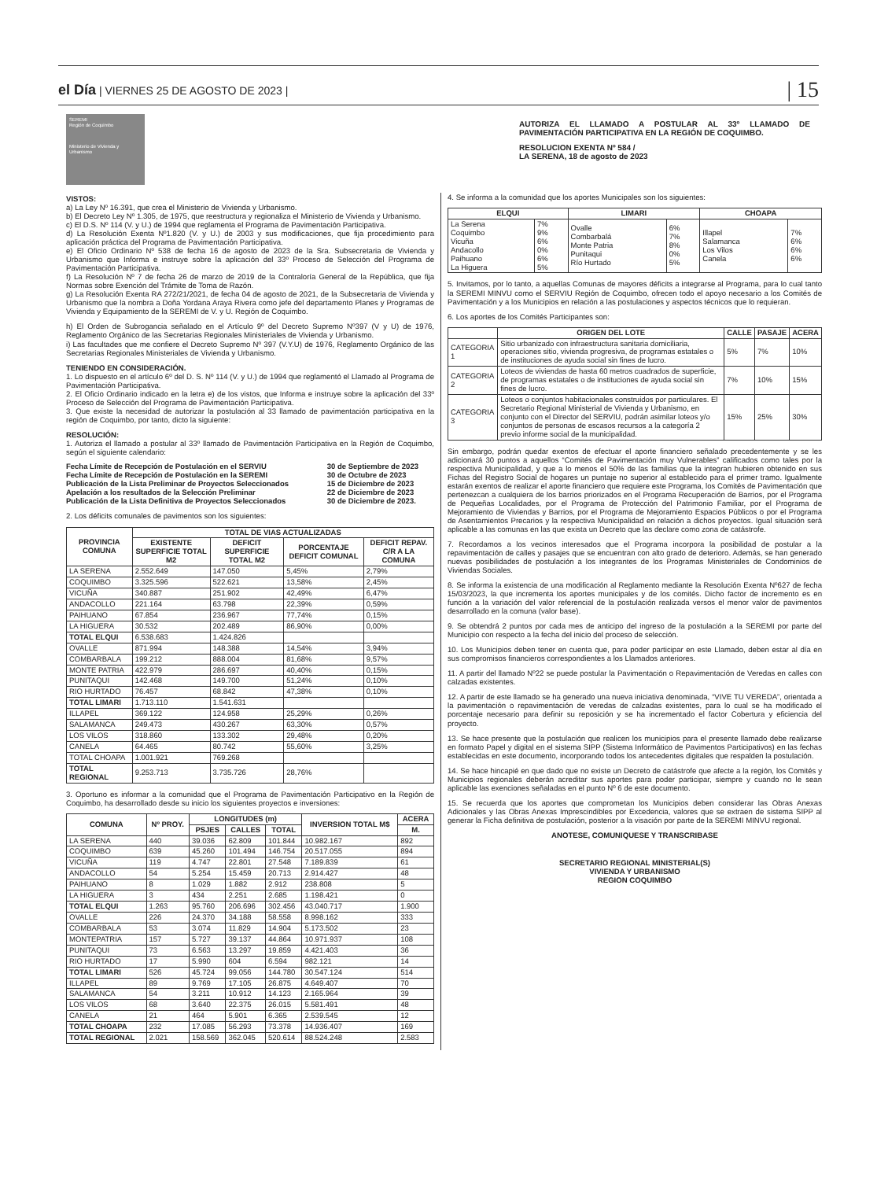el Día | VIERNES 25 DE AGOSTO DE 2023 |
| 15
AUTORIZA EL LLAMADO A POSTULAR AL 33º LLAMADO DE PAVIMENTACIÓN PARTICIPATIVA EN LA REGIÓN DE COQUIMBO.
RESOLUCION EXENTA Nº 584 /
LA SERENA, 18 de agosto de 2023
SEREMI
Región de Coquimbo
Ministerio de Vivienda y Urbanismo
VISTOS:
a) La Ley Nº 16.391, que crea el Ministerio de Vivienda y Urbanismo.
b) El Decreto Ley Nº 1.305, de 1975, que reestructura y regionaliza el Ministerio de Vivienda y Urbanismo.
c) El D.S. Nº 114 (V. y U.) de 1994 que reglamenta el Programa de Pavimentación Participativa.
d) La Resolución Exenta Nº1.820 (V. y U.) de 2003 y sus modificaciones, que fija procedimiento para aplicación práctica del Programa de Pavimentación Participativa.
e) El Oficio Ordinario Nº 538 de fecha 16 de agosto de 2023 de la Sra. Subsecretaria de Vivienda y Urbanismo que Informa e instruye sobre la aplicación del 33º Proceso de Selección del Programa de Pavimentación Participativa.
f) La Resolución Nº 7 de fecha 26 de marzo de 2019 de la Contraloría General de la República, que fija Normas sobre Exención del Trámite de Toma de Razón.
g) La Resolución Exenta RA 272/21/2021, de fecha 04 de agosto de 2021, de la Subsecretaria de Vivienda y Urbanismo que la nombra a Doña Yordana Araya Rivera como jefe del departamento Planes y Programas de Vivienda y Equipamiento de la SEREMI de V. y U. Región de Coquimbo.
h) El Orden de Subrogancia señalado en el Artículo 9º del Decreto Supremo Nº397 (V y U) de 1976, Reglamento Orgánico de las Secretarias Regionales Ministeriales de Vivienda y Urbanismo.
i) Las facultades que me confiere el Decreto Supremo Nº 397 (V.Y.U) de 1976, Reglamento Orgánico de las Secretarias Regionales Ministeriales de Vivienda y Urbanismo.
TENIENDO EN CONSIDERACIÓN.
1. Lo dispuesto en el artículo 6º del D. S. Nº 114 (V. y U.) de 1994 que reglamentó el Llamado al Programa de Pavimentación Participativa.
2. El Oficio Ordinario indicado en la letra e) de los vistos, que Informa e instruye sobre la aplicación del 33º Proceso de Selección del Programa de Pavimentación Participativa.
3. Que existe la necesidad de autorizar la postulación al 33 llamado de pavimentación participativa en la región de Coquimbo, por tanto, dicto la siguiente:
RESOLUCIÓN:
1. Autoriza el llamado a postular al 33º llamado de Pavimentación Participativa en la Región de Coquimbo, según el siguiente calendario:
| Fecha Límite de Recepción de Postulación en el SERVIU | 30 de Septiembre de 2023 |
| Fecha Límite de Recepción de Postulación en la SEREMI | 30 de Octubre de 2023 |
| Publicación de la Lista Preliminar de Proyectos Seleccionados | 15 de Diciembre de 2023 |
| Apelación a los resultados de la Selección Preliminar | 22 de Diciembre de 2023 |
| Publicación de la Lista Definitiva de Proyectos Seleccionados | 30 de Diciembre de 2023. |
2. Los déficits comunales de pavimentos son los siguientes:
| PROVINCIA COMUNA | TOTAL DE VIAS ACTUALIZADAS | | | |
| --- | --- | --- | --- | --- |
| | EXISTENTE SUPERFICIE TOTAL M2 | DEFICIT SUPERFICIE TOTAL M2 | PORCENTAJE DEFICIT COMUNAL | DEFICIT REPAV. C/R A LA COMUNA |
| LA SERENA | 2.552.649 | 147.050 | 5,45% | 2,79% |
| COQUIMBO | 3.325.596 | 522.621 | 13,58% | 2,45% |
| VICUÑA | 340.887 | 251.902 | 42,49% | 6,47% |
| ANDACOLLO | 221.164 | 63.798 | 22,39% | 0,59% |
| PAIHUANO | 67.854 | 236.967 | 77,74% | 0,15% |
| LA HIGUERA | 30.532 | 202.489 | 86,90% | 0,00% |
| TOTAL ELQUI | 6.538.683 | 1.424.826 | | |
| OVALLE | 871.994 | 148.388 | 14,54% | 3,94% |
| COMBARBALA | 199.212 | 888.004 | 81,68% | 9,57% |
| MONTE PATRIA | 422.979 | 286.697 | 40,40% | 0,15% |
| PUNITAQUI | 142.468 | 149.700 | 51,24% | 0,10% |
| RIO HURTADO | 76.457 | 68.842 | 47,38% | 0,10% |
| TOTAL LIMARI | 1.713.110 | 1.541.631 | | |
| ILLAPEL | 369.122 | 124.958 | 25,29% | 0,26% |
| SALAMANCA | 249.473 | 430.267 | 63,30% | 0,57% |
| LOS VILOS | 318.860 | 133.302 | 29,48% | 0,20% |
| CANELA | 64.465 | 80.742 | 55,60% | 3,25% |
| TOTAL CHOAPA | 1.001.921 | 769.268 | | |
| TOTAL REGIONAL | 9.253.713 | 3.735.726 | 28,76% | |
3. Oportuno es informar a la comunidad que el Programa de Pavimentación Participativo en la Región de Coquimbo, ha desarrollado desde su inicio los siguientes proyectos e inversiones:
| COMUNA | Nº PROY. | LONGITUDES (m) | | | INVERSION TOTAL M$ | ACERA |
| --- | --- | --- | --- | --- | --- | --- |
| | | PSJES | CALLES | TOTAL | | M. |
| LA SERENA | 440 | 39.036 | 62.809 | 101.844 | 10.982.167 | 892 |
| COQUIMBO | 639 | 45.260 | 101.494 | 146.754 | 20.517.055 | 894 |
| VICUÑA | 119 | 4.747 | 22.801 | 27.548 | 7.189.839 | 61 |
| ANDACOLLO | 54 | 5.254 | 15.459 | 20.713 | 2.914.427 | 48 |
| PAIHUANO | 8 | 1.029 | 1.882 | 2.912 | 238.808 | 5 |
| LA HIGUERA | 3 | 434 | 2.251 | 2.685 | 1.198.421 | 0 |
| TOTAL ELQUI | 1.263 | 95.760 | 206.696 | 302.456 | 43.040.717 | 1.900 |
| OVALLE | 226 | 24.370 | 34.188 | 58.558 | 8.998.162 | 333 |
| COMBARBALA | 53 | 3.074 | 11.829 | 14.904 | 5.173.502 | 23 |
| MONTEPATRIA | 157 | 5.727 | 39.137 | 44.864 | 10.971.937 | 108 |
| PUNITAQUI | 73 | 6.563 | 13.297 | 19.859 | 4.421.403 | 36 |
| RIO HURTADO | 17 | 5.990 | 604 | 6.594 | 982.121 | 14 |
| TOTAL LIMARI | 526 | 45.724 | 99.056 | 144.780 | 30.547.124 | 514 |
| ILLAPEL | 89 | 9.769 | 17.105 | 26.875 | 4.649.407 | 70 |
| SALAMANCA | 54 | 3.211 | 10.912 | 14.123 | 2.165.964 | 39 |
| LOS VILOS | 68 | 3.640 | 22.375 | 26.015 | 5.581.491 | 48 |
| CANELA | 21 | 464 | 5.901 | 6.365 | 2.539.545 | 12 |
| TOTAL CHOAPA | 232 | 17.085 | 56.293 | 73.378 | 14.936.407 | 169 |
| TOTAL REGIONAL | 2.021 | 158.569 | 362.045 | 520.614 | 88.524.248 | 2.583 |
4. Se informa a la comunidad que los aportes Municipales son los siguientes:
| ELQUI | | LIMARI | | CHOAPA | |
| --- | --- | --- | --- | --- | --- |
| La Serena Coquimbo Vicuña Andacollo Paihuano La Higuera | 7% 9% 6% 0% 6% 5% | Ovalle Combarbalá Monte Patria Punitaqui Río Hurtado | 6% 7% 8% 0% 5% | Illapel Salamanca Los Vilos Canela | 7% 6% 6% 6% |
5. Invitamos, por lo tanto, a aquellas Comunas de mayores déficits a integrarse al Programa, para lo cual tanto la SEREMI MINVU como el SERVIU Región de Coquimbo, ofrecen todo el apoyo necesario a los Comités de Pavimentación y a los Municipios en relación a las postulaciones y aspectos técnicos que lo requieran.
6. Los aportes de los Comités Participantes son:
| | ORIGEN DEL LOTE | CALLE | PASAJE | ACERA |
| --- | --- | --- | --- | --- |
| CATEGORIA 1 | Sitio urbanizado con infraestructura sanitaria domiciliaria, operaciones sitio, vivienda progresiva, de programas estatales o de instituciones de ayuda social sin fines de lucro. | 5% | 7% | 10% |
| CATEGORIA 2 | Loteos de viviendas de hasta 60 metros cuadrados de superficie, de programas estatales o de instituciones de ayuda social sin fines de lucro. | 7% | 10% | 15% |
| CATEGORIA 3 | Loteos o conjuntos habitacionales construidos por particulares. El Secretario Regional Ministerial de Vivienda y Urbanismo, en conjunto con el Director del SERVIU, podrán asimilar loteos y/o conjuntos de personas de escasos recursos a la categoría 2 previo informe social de la municipalidad. | 15% | 25% | 30% |
Sin embargo, podrán quedar exentos de efectuar el aporte financiero señalado precedentemente y se les adicionará 30 puntos a aquellos “Comités de Pavimentación muy Vulnerables” calificados como tales por la respectiva Municipalidad, y que a lo menos el 50% de las familias que la integran hubieren obtenido en sus Fichas del Registro Social de hogares un puntaje no superior al establecido para el primer tramo. Igualmente estarán exentos de realizar el aporte financiero que requiere este Programa, los Comités de Pavimentación que pertenezcan a cualquiera de los barrios priorizados en el Programa Recuperación de Barrios, por el Programa de Pequeñas Localidades, por el Programa de Protección del Patrimonio Familiar, por el Programa de Mejoramiento de Viviendas y Barrios, por el Programa de Mejoramiento Espacios Públicos o por el Programa de Asentamientos Precarios y la respectiva Municipalidad en relación a dichos proyectos. Igual situación será aplicable a las comunas en las que exista un Decreto que las declare como zona de catástrofe.
7. Recordamos a los vecinos interesados que el Programa incorpora la posibilidad de postular a la repavimentación de calles y pasajes que se encuentran con alto grado de deterioro. Además, se han generado nuevas posibilidades de postulación a los integrantes de los Programas Ministeriales de Condominios de Viviendas Sociales.
8. Se informa la existencia de una modificación al Reglamento mediante la Resolución Exenta Nº627 de fecha 15/03/2023, la que incrementa los aportes municipales y de los comités. Dicho factor de incremento es en función a la variación del valor referencial de la postulación realizada versos el menor valor de pavimentos desarrollado en la comuna (valor base).
9. Se obtendrá 2 puntos por cada mes de anticipo del ingreso de la postulación a la SEREMI por parte del Municipio con respecto a la fecha del inicio del proceso de selección.
10. Los Municipios deben tener en cuenta que, para poder participar en este Llamado, deben estar al día en sus compromisos financieros correspondientes a los Llamados anteriores.
11. A partir del llamado Nº22 se puede postular la Pavimentación o Repavimentación de Veredas en calles con calzadas existentes.
12. A partir de este llamado se ha generado una nueva iniciativa denominada, “VIVE TU VEREDA”, orientada a la pavimentación o repavimentación de veredas de calzadas existentes, para lo cual se ha modificado el porcentaje necesario para definir su reposición y se ha incrementado el factor Cobertura y eficiencia del proyecto.
13. Se hace presente que la postulación que realicen los municipios para el presente llamado debe realizarse en formato Papel y digital en el sistema SIPP (Sistema Informático de Pavimentos Participativos) en las fechas establecidas en este documento, incorporando todos los antecedentes digitales que respalden la postulación.
14. Se hace hincapié en que dado que no existe un Decreto de catástrofe que afecte a la región, los Comités y Municipios regionales deberán acreditar sus aportes para poder participar, siempre y cuando no le sean aplicable las exenciones señaladas en el punto Nº 6 de este documento.
15. Se recuerda que los aportes que comprometan los Municipios deben considerar las Obras Anexas Adicionales y las Obras Anexas Imprescindibles por Excedencia, valores que se extraen de sistema SIPP al generar la Ficha definitiva de postulación, posterior a la visación por parte de la SEREMI MINVU regional.
ANOTESE, COMUNIQUESE Y TRANSCRIBASE
SECRETARIO REGIONAL MINISTERIAL(S)
VIVIENDA Y URBANISMO
REGION COQUIMBO